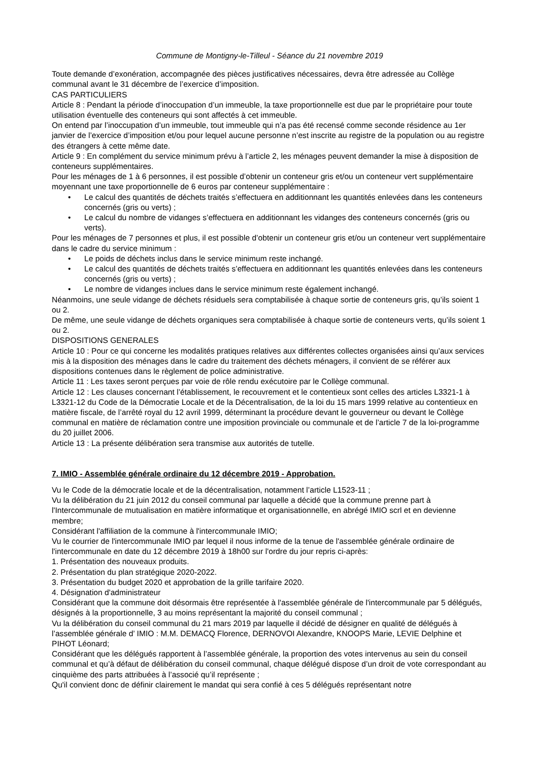Commune de Montigny-le-Tilleul - Séance du 21 novembre 2019
Toute demande d’exonération, accompagnée des pièces justificatives nécessaires, devra être adressée au Collège communal avant le 31 décembre de l’exercice d’imposition.
CAS PARTICULIERS
Article 8 : Pendant la période d’inoccupation d’un immeuble, la taxe proportionnelle est due par le propriétaire pour toute utilisation éventuelle des conteneurs qui sont affectés à cet immeuble.
On entend par l’inoccupation d’un immeuble, tout immeuble qui n’a pas été recensé comme seconde résidence au 1er janvier de l’exercice d’imposition et/ou pour lequel aucune personne n’est inscrite au registre de la population ou au registre des étrangers à cette même date.
Article 9 : En complément du service minimum prévu à l’article 2, les ménages peuvent demander la mise à disposition de conteneurs supplémentaires.
Pour les ménages de 1 à 6 personnes, il est possible d’obtenir un conteneur gris et/ou un conteneur vert supplémentaire moyennant une taxe proportionnelle de 6 euros par conteneur supplémentaire :
• Le calcul des quantités de déchets traités s’effectuera en additionnant les quantités enlevées dans les conteneurs concernés (gris ou verts) ;
• Le calcul du nombre de vidanges s’effectuera en additionnant les vidanges des conteneurs concernés (gris ou verts).
Pour les ménages de 7 personnes et plus, il est possible d’obtenir un conteneur gris et/ou un conteneur vert supplémentaire dans le cadre du service minimum :
• Le poids de déchets inclus dans le service minimum reste inchangé.
• Le calcul des quantités de déchets traités s’effectuera en additionnant les quantités enlevées dans les conteneurs concernés (gris ou verts) ;
• Le nombre de vidanges inclues dans le service minimum reste également inchangé.
Néanmoins, une seule vidange de déchets résiduels sera comptabilisée à chaque sortie de conteneurs gris, qu’ils soient 1 ou 2.
De même, une seule vidange de déchets organiques sera comptabilisée à chaque sortie de conteneurs verts, qu’ils soient 1 ou 2.
DISPOSITIONS GENERALES
Article 10 : Pour ce qui concerne les modalités pratiques relatives aux différentes collectes organisées ainsi qu’aux services mis à la disposition des ménages dans le cadre du traitement des déchets ménagers, il convient de se référer aux dispositions contenues dans le règlement de police administrative.
Article 11 : Les taxes seront perçues par voie de rôle rendu exécutoire par le Collège communal.
Article 12 : Les clauses concernant l’établissement, le recouvrement et le contentieux sont celles des articles L3321-1 à L3321-12 du Code de la Démocratie Locale et de la Décentralisation, de la loi du 15 mars 1999 relative au contentieux en matière fiscale, de l’arrêté royal du 12 avril 1999, déterminant la procédure devant le gouverneur ou devant le Collège communal en matière de réclamation contre une imposition provinciale ou communale et de l’article 7 de la loi-programme du 20 juillet 2006.
Article 13 : La présente délibération sera transmise aux autorités de tutelle.
7. IMIO - Assemblée générale ordinaire du 12 décembre 2019 - Approbation.
Vu le Code de la démocratie locale et de la décentralisation, notamment l’article L1523-11 ;
Vu la délibération du 21 juin 2012 du conseil communal par laquelle a décidé que la commune prenne part à l'Intercommunale de mutualisation en matière informatique et organisationnelle, en abrégé IMIO scrl et en devienne membre;
Considérant l'affiliation de la commune à l'intercommunale IMIO;
Vu le courrier de l'intercommunale IMIO par lequel il nous informe de la tenue de l'assemblée générale ordinaire de l'intercommunale en date du 12 décembre 2019 à 18h00 sur l'ordre du jour repris ci-après:
1. Présentation des nouveaux produits.
2. Présentation du plan stratégique 2020-2022.
3. Présentation du budget 2020 et approbation de la grille tarifaire 2020.
4. Désignation d'administrateur
Considérant que la commune doit désormais être représentée à l'assemblée générale de l'intercommunale par 5 délégués, désignés à la proportionnelle, 3 au moins représentant la majorité du conseil communal ;
Vu la délibération du conseil communal du 21 mars 2019 par laquelle il décidé de désigner en qualité de délégués à l’assemblée générale d’ IMIO : M.M. DEMACQ Florence, DERNOVOI Alexandre, KNOOPS Marie, LEVIE Delphine et PIHOT Léonard;
Considérant que les délégués rapportent à l’assemblée générale, la proportion des votes intervenus au sein du conseil communal et qu’à défaut de délibération du conseil communal, chaque délégué dispose d’un droit de vote correspondant au cinquième des parts attribuées à l’associé qu’il représente ;
Qu'il convient donc de définir clairement le mandat qui sera confié à ces 5 délégués représentant notre